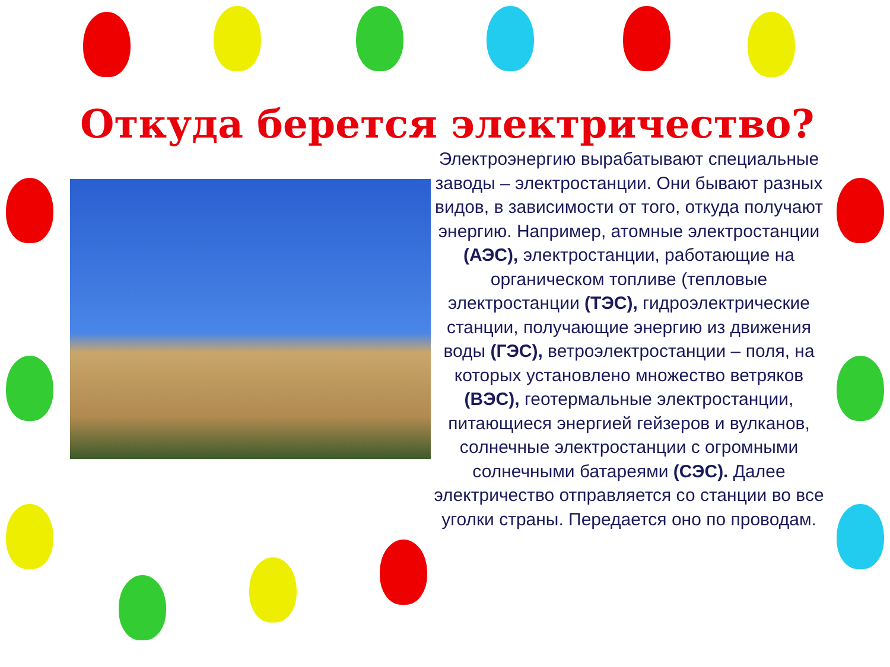Откуда берется электричество?
Электроэнергию вырабатывают специальные заводы – электростанции. Они бывают разных видов, в зависимости от того, откуда получают энергию. Например, атомные электростанции (АЭС), электростанции, работающие на органическом топливе (тепловые электростанции (ТЭС), гидроэлектрические станции, получающие энергию из движения воды (ГЭС), ветроэлектростанции – поля, на которых установлено множество ветряков (ВЭС), геотермальные электростанции, питающиеся энергией гейзеров и вулканов, солнечные электростанции с огромными солнечными батареями (СЭС). Далее электричество отправляется со станции во все уголки страны. Передается оно по проводам.